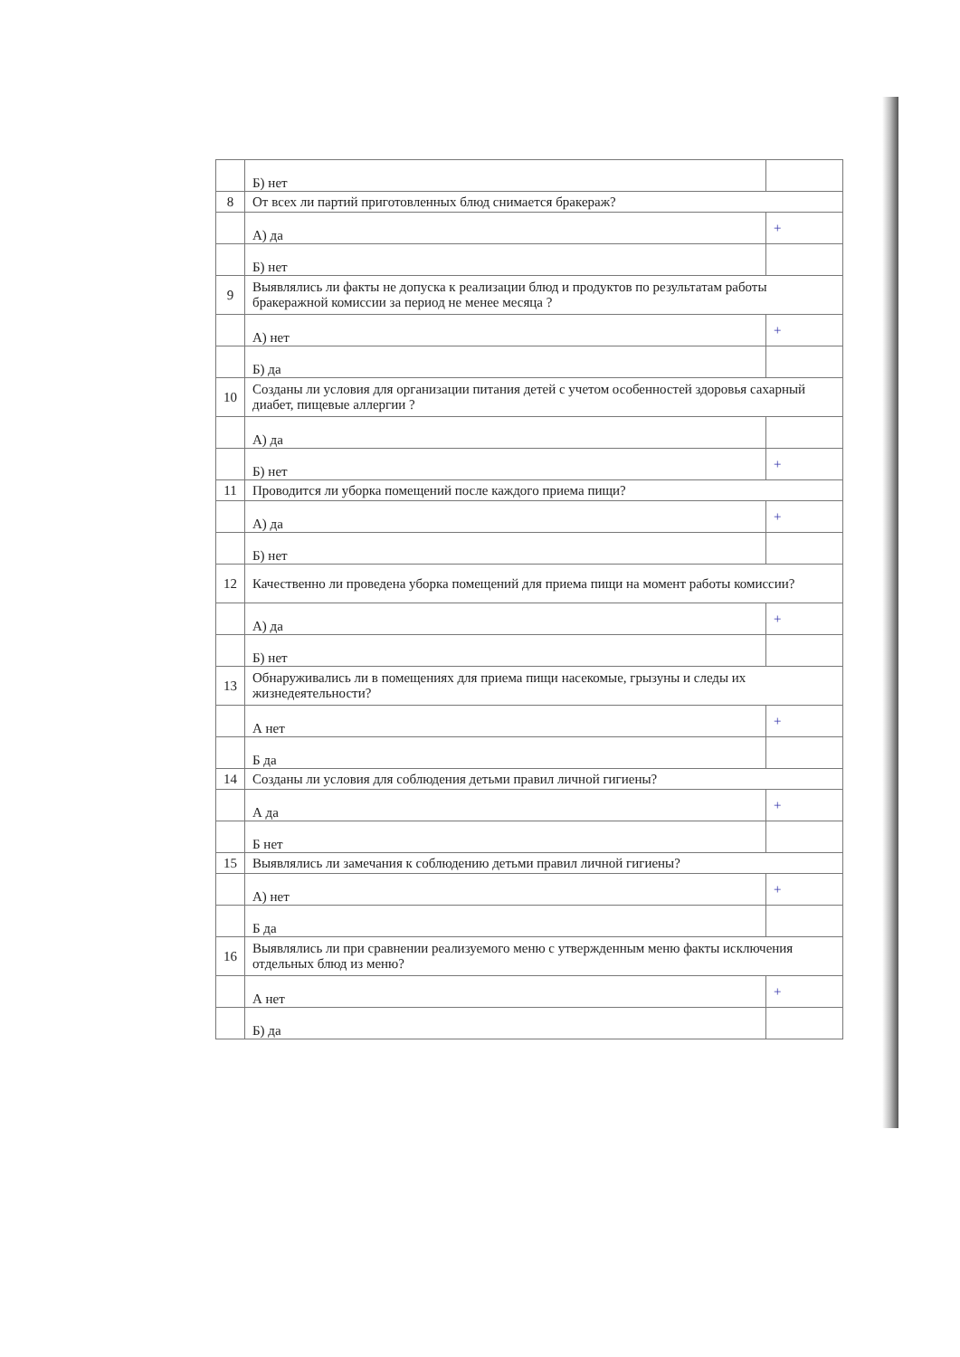| | Б) нет | |
| 8 | От всех ли партий приготовленных блюд снимается бракераж? | |
| | А) да | + |
| | Б) нет | |
| 9 | Выявлялись ли факты не допуска к реализации блюд и продуктов по результатам работы бракеражной комиссии за период не менее месяца ? | |
| | А) нет | + |
| | Б) да | |
| 10 | Созданы ли условия для организации питания детей с учетом особенностей здоровья сахарный диабет, пищевые аллергии ? | |
| | А) да | |
| | Б) нет | + |
| 11 | Проводится ли уборка помещений после каждого приема пищи? | |
| | А) да | + |
| | Б) нет | |
| 12 | Качественно ли проведена уборка помещений для приема пищи на момент работы комиссии? | |
| | А) да | + |
| | Б) нет | |
| 13 | Обнаруживались ли в помещениях для приема пищи насекомые, грызуны и следы их жизнедеятельности? | |
| | А нет | + |
| | Б да | |
| 14 | Созданы ли условия для соблюдения детьми правил личной гигиены? | |
| | А да | + |
| | Б нет | |
| 15 | Выявлялись ли замечания к соблюдению детьми правил личной гигиены? | |
| | А) нет | + |
| | Б да | |
| 16 | Выявлялись ли при сравнении реализуемого меню с утвержденным меню факты исключения отдельных блюд из меню? | |
| | А нет | + |
| | Б) да | |